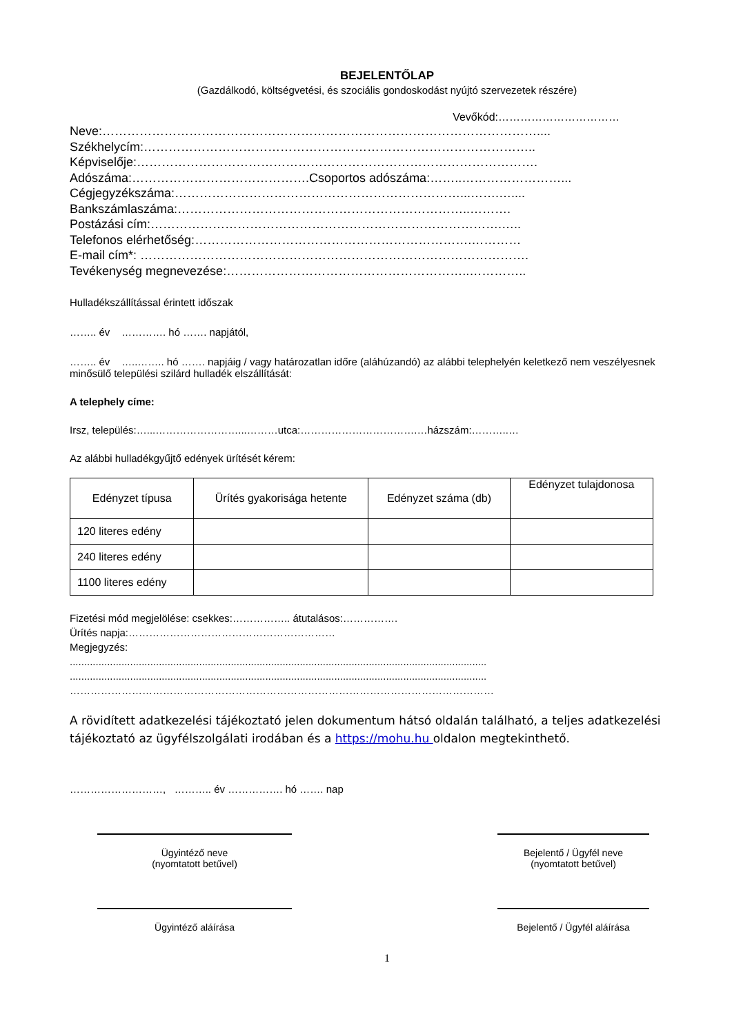BEJELENTŐLAP
(Gazdálkodó, költségvetési, és szociális gondoskodást nyújtó szervezetek részére)
Vevőkód:……………………………
Neve:……………………………………………………………………………………………....
Székhelycím:…………………………………………………………………………………..
Képviselője:…………………………………………………………………………………….
Adószáma:…………………………………….Csoportos adószáma:……..……………………...
Cégjegyzékszáma:……………………………………………………………...…….…....
Bankszámlaszáma:……………………………………………………………..……….
Postázási cím:………………………………………………………………………….…..
Telefonos elérhetőség:………………………………………………………….…………
E-mail cím*: ………………………………………………………………………………….
Tevékenység megnevezése:…………………………………………………..…………..
Hulladékszállítással érintett időszak
…….. év …………. hó ……. napjától,
…….. év …..…….. hó ……. napjáig / vagy határozatlan időre (aláhúzandó) az alábbi telephelyén keletkező nem veszélyesnek minősülő települési szilárd hulladék elszállítását:
A telephely címe:
Irsz, település:…...……………………...………utca:…………………………….…házszám:………..…
Az alábbi hulladékgyűjtő edények ürítését kérem:
| Edényzet típusa | Ürítés gyakorisága hetente | Edényzet száma (db) | Edényzet tulajdonosa |
| 120 literes edény | | | |
| 240 literes edény | | | |
| 1100 literes edény | | | |
Fizetési mód megjelölése: csekkes:…………….. átutalásos:…………….
Ürítés napja:……………………………………………………
Megjegyzés:
.................................................................................................................................................
.................................................................................................................................................
……………………………………………………………………………………………………………
A rövidített adatkezelési tájékoztató jelen dokumentum hátsó oldalán található, a teljes adatkezelési tájékoztató az ügyfélszolgálati irodában és a https://mohu.hu oldalon megtekinthető.
………………………, ……….. év ……………. hó ……. nap
Ügyintéző neve
(nyomtatott betűvel)
Bejelentő / Ügyfél neve
(nyomtatott betűvel)
Ügyintéző aláírása Bejelentő / Ügyfél aláírása
1